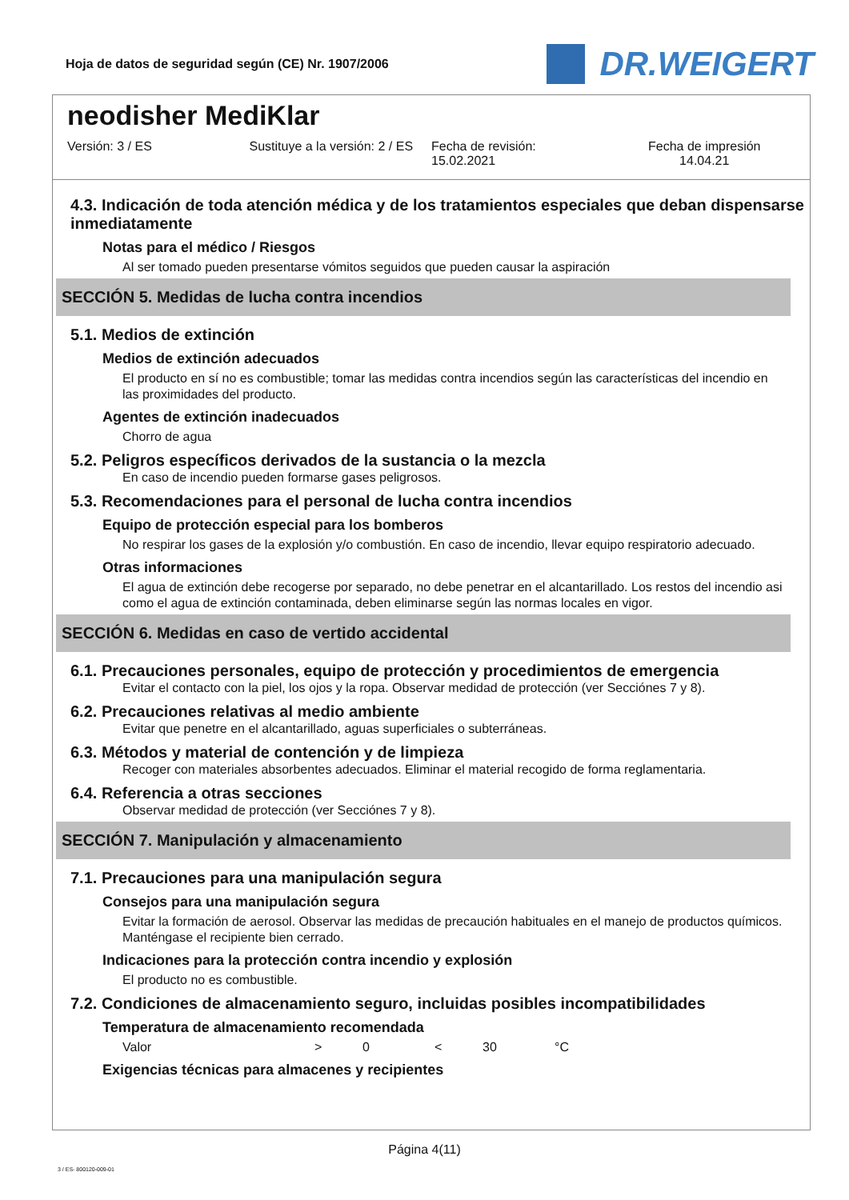Hoja de datos de seguridad según (CE) Nr. 1907/2006
DR.WEIGERT
neodisher MediKlar
Versión: 3 / ES Sustituye a la versión: 2 / ES Fecha de revisión:
15.02.2021
Fecha de impresión
14.04.21
4.3. Indicación de toda atención médica y de los tratamientos especiales que deban dispensarse inmediatamente
Notas para el médico / Riesgos
Al ser tomado pueden presentarse vómitos seguidos que pueden causar la aspiración
SECCIÓN 5. Medidas de lucha contra incendios
5.1. Medios de extinción
Medios de extinción adecuados
El producto en sí no es combustible; tomar las medidas contra incendios según las características del incendio en las proximidades del producto.
Agentes de extinción inadecuados
Chorro de agua
5.2. Peligros específicos derivados de la sustancia o la mezcla
En caso de incendio pueden formarse gases peligrosos.
5.3. Recomendaciones para el personal de lucha contra incendios
Equipo de protección especial para los bomberos
No respirar los gases de la explosión y/o combustión. En caso de incendio, llevar equipo respiratorio adecuado.
Otras informaciones
El agua de extinción debe recogerse por separado, no debe penetrar en el alcantarillado. Los restos del incendio asi como el agua de extinción contaminada, deben eliminarse según las normas locales en vigor.
SECCIÓN 6. Medidas en caso de vertido accidental
6.1. Precauciones personales, equipo de protección y procedimientos de emergencia
Evitar el contacto con la piel, los ojos y la ropa. Observar medidad de protección (ver Secciónes 7 y 8).
6.2. Precauciones relativas al medio ambiente
Evitar que penetre en el alcantarillado, aguas superficiales o subterráneas.
6.3. Métodos y material de contención y de limpieza
Recoger con materiales absorbentes adecuados. Eliminar el material recogido de forma reglamentaria.
6.4. Referencia a otras secciones
Observar medidad de protección (ver Secciónes 7 y 8).
SECCIÓN 7. Manipulación y almacenamiento
7.1. Precauciones para una manipulación segura
Consejos para una manipulación segura
Evitar la formación de aerosol. Observar las medidas de precaución habituales en el manejo de productos químicos. Manténgase el recipiente bien cerrado.
Indicaciones para la protección contra incendio y explosión
El producto no es combustible.
7.2. Condiciones de almacenamiento seguro, incluidas posibles incompatibilidades
Temperatura de almacenamiento recomendada
Valor > 0 < 30 °C
Exigencias técnicas para almacenes y recipientes
Página 4(11)
3 / ES- 800120-009-01